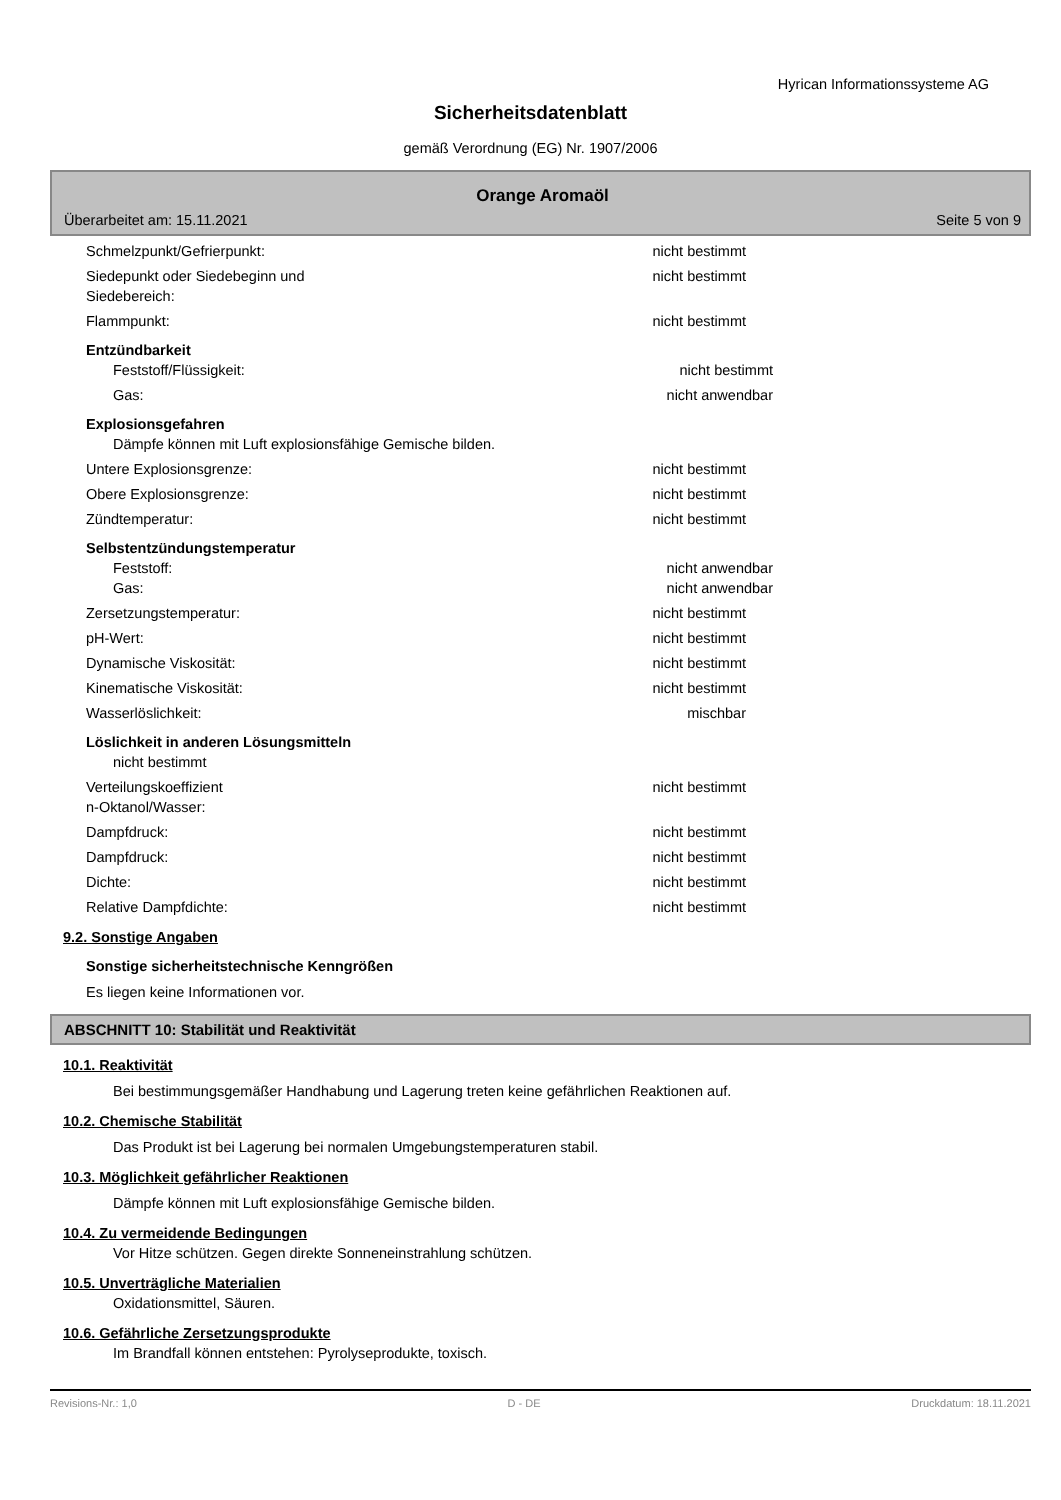Hyrican Informationssysteme AG
Sicherheitsdatenblatt
gemäß Verordnung (EG) Nr. 1907/2006
Orange Aromaöl
Überarbeitet am: 15.11.2021 Seite 5 von 9
Schmelzpunkt/Gefrierpunkt: nicht bestimmt
Siedepunkt oder Siedebeginn und
Siedebereich:
nicht bestimmt
Flammpunkt: nicht bestimmt
Entzündbarkeit
Feststoff/Flüssigkeit: nicht bestimmt
Gas: nicht anwendbar
Explosionsgefahren
Dämpfe können mit Luft explosionsfähige Gemische bilden.
Untere Explosionsgrenze: nicht bestimmt
Obere Explosionsgrenze: nicht bestimmt
Zündtemperatur: nicht bestimmt
Selbstentzündungstemperatur
Feststoff: nicht anwendbar
Gas: nicht anwendbar
Zersetzungstemperatur: nicht bestimmt
pH-Wert: nicht bestimmt
Dynamische Viskosität: nicht bestimmt
Kinematische Viskosität: nicht bestimmt
Wasserlöslichkeit: mischbar
Löslichkeit in anderen Lösungsmitteln
nicht bestimmt
Verteilungskoeffizient
n-Oktanol/Wasser:
nicht bestimmt
Dampfdruck: nicht bestimmt
Dampfdruck: nicht bestimmt
Dichte: nicht bestimmt
Relative Dampfdichte: nicht bestimmt
9.2. Sonstige Angaben
Sonstige sicherheitstechnische Kenngrößen
Es liegen keine Informationen vor.
ABSCHNITT 10: Stabilität und Reaktivität
10.1. Reaktivität
Bei bestimmungsgemäßer Handhabung und Lagerung treten keine gefährlichen Reaktionen auf.
10.2. Chemische Stabilität
Das Produkt ist bei Lagerung bei normalen Umgebungstemperaturen stabil.
10.3. Möglichkeit gefährlicher Reaktionen
Dämpfe können mit Luft explosionsfähige Gemische bilden.
10.4. Zu vermeidende Bedingungen
Vor Hitze schützen. Gegen direkte Sonneneinstrahlung schützen.
10.5. Unverträgliche Materialien
Oxidationsmittel, Säuren.
10.6. Gefährliche Zersetzungsprodukte
Im Brandfall können entstehen: Pyrolyseprodukte, toxisch.
Revisions-Nr.: 1,0 D - DE Druckdatum: 18.11.2021